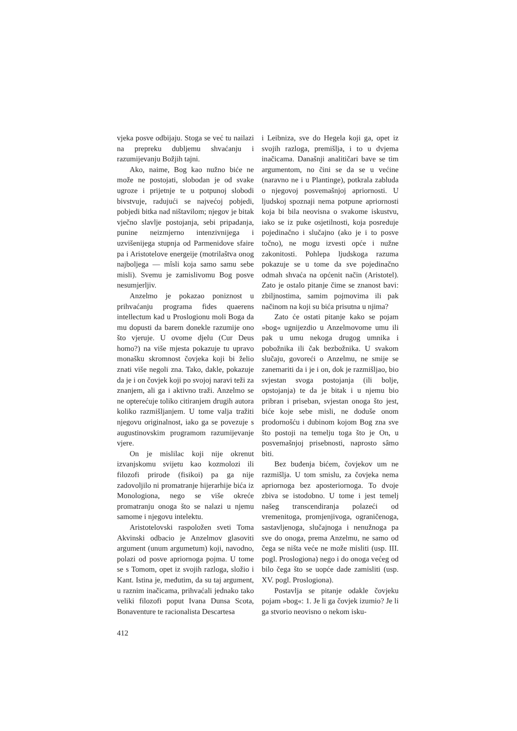vjeka posve odbijaju. Stoga se već tu nailazi na prepreku dubljemu shvaćanju i razumijevanju Božjih tajni.
Ako, naime, Bog kao nužno biće ne može ne postojati, slobodan je od svake ugroze i prijetnje te u potpunoj slobodi bivstvuje, radujući se najvećoj pobjedi, pobjedi bitka nad ništavilom; njegov je bitak vječno slavlje postojanja, sebi pripadanja, punine neizmjerno intenzivnijega i uzvišenijega stupnja od Parmenidove sfaire pa i Aristotelove energeije (motrilaštva onog najboljega — mîsli koja samo samu sebe misli). Svemu je zamislivomu Bog posve nesumjerljiv.
Anzelmo je pokazao poniznost u prihvaćanju programa fides quaerens intellectum kad u Proslogionu moli Boga da mu dopusti da barem donekle razumije ono što vjeruje. U ovome djelu (Cur Deus homo?) na više mjesta pokazuje tu upravo monašku skromnost čovjeka koji bi želio znati više negoli zna. Tako, dakle, pokazuje da je i on čovjek koji po svojoj naravi teži za znanjem, ali ga i aktivno traži. Anzelmo se ne opterećuje toliko citiranjem drugih autora koliko razmišljanjem. U tome valja tražiti njegovu originalnost, iako ga se povezuje s augustinovskim programom razumijevanje vjere.
On je mislilac koji nije okrenut izvanjskomu svijetu kao kozmolozi ili filozofi prirode (fisikoi) pa ga nije zadovoljilo ni promatranje hijerarhije bića iz Monologiona, nego se više okreće promatranju onoga što se nalazi u njemu samome i njegovu intelektu.
Aristotelovski raspoložen sveti Toma Akvinski odbacio je Anzelmov glasoviti argument (unum argumetum) koji, navodno, polazi od posve apriornoga pojma. U tome se s Tomom, opet iz svojih razloga, složio i Kant. Istina je, međutim, da su taj argument, u raznim inačicama, prihvaćali jednako tako veliki filozofi poput Ivana Dunsa Scota, Bonaventure te racionalista Descartesa
i Leibniza, sve do Hegela koji ga, opet iz svojih razloga, premišlja, i to u dvjema inačicama. Današnji analitičari bave se tim argumentom, no čini se da se u većine (naravno ne i u Plantinge), potkrala zabluda o njegovoj posvemašnjoj apriornosti. U ljudskoj spoznaji nema potpune apriornosti koja bi bila neovisna o svakome iskustvu, iako se iz puke osjetilnosti, koja posreduje pojedinačno i slučajno (ako je i to posve točno), ne mogu izvesti opće i nužne zakonitosti. Pohlepa ljudskoga razuma pokazuje se u tome da sve pojedinačno odmah shvaća na općenit način (Aristotel). Zato je ostalo pitanje čime se znanost bavi: zbiljnostima, samim pojmovima ili pak načinom na koji su bića prisutna u njima?
Zato će ostati pitanje kako se pojam »bog« ugnijezdio u Anzelmovome umu ili pak u umu nekoga drugog umnika i pobožnika ili čak bezbožnika. U svakom slučaju, govoreći o Anzelmu, ne smije se zanemariti da i je i on, dok je razmišljao, bio svjestan svoga postojanja (ili bolje, opstojanja) te da je bitak i u njemu bio pribran i priseban, svjestan onoga što jest, biće koje sebe misli, ne doduše onom prodornošću i dubinom kojom Bog zna sve što postoji na temelju toga što je On, u posvemašnjoj prisebnosti, naprosto sâmo bìti.
Bez buđenja bićem, čovjekov um ne razmišlja. U tom smislu, za čovjeka nema apriornoga bez aposteriornoga. To dvoje zbiva se istodobno. U tome i jest temelj našeg transcendiranja polazeći od vremenitoga, promjenjivoga, ograničenoga, sastavljenoga, slučajnoga i nenužnoga pa sve do onoga, prema Anzelmu, ne samo od čega se ništa veće ne može misliti (usp. III. pogl. Proslogiona) nego i do onoga većeg od bilo čega što se uopće dade zamisliti (usp. XV. pogl. Proslogiona).
Postavlja se pitanje odakle čovjeku pojam »bog«: 1. Je li ga čovjek izumio? Je li ga stvorio neovisno o nekom isku-
412